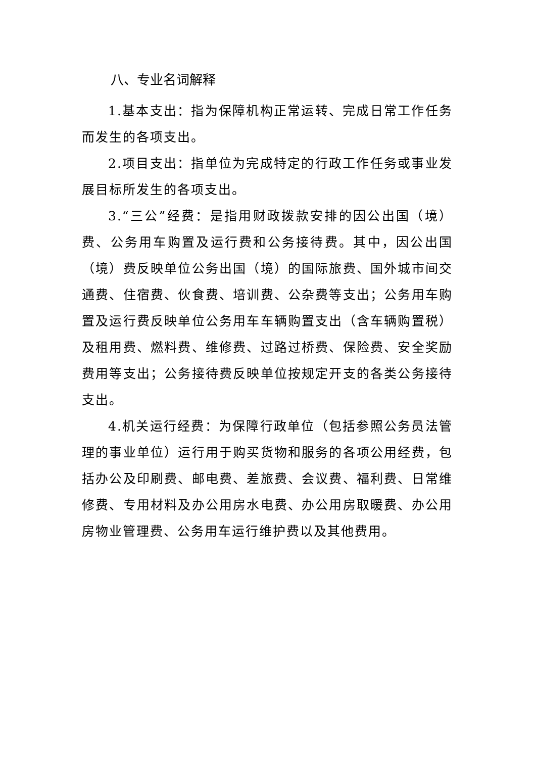八、专业名词解释
1.基本支出：指为保障机构正常运转、完成日常工作任务而发生的各项支出。
2.项目支出：指单位为完成特定的行政工作任务或事业发展目标所发生的各项支出。
3.“三公”经费：是指用财政拨款安排的因公出国（境）费、公务用车购置及运行费和公务接待费。其中，因公出国（境）费反映单位公务出国（境）的国际旅费、国外城市间交通费、住宿费、伙食费、培训费、公杂费等支出；公务用车购置及运行费反映单位公务用车车辆购置支出（含车辆购置税）及租用费、燃料费、维修费、过路过桥费、保险费、安全奖励费用等支出；公务接待费反映单位按规定开支的各类公务接待支出。
4.机关运行经费：为保障行政单位（包括参照公务员法管理的事业单位）运行用于购买货物和服务的各项公用经费，包括办公及印刷费、邮电费、差旅费、会议费、福利费、日常维修费、专用材料及办公用房水电费、办公用房取暖费、办公用房物业管理费、公务用车运行维护费以及其他费用。